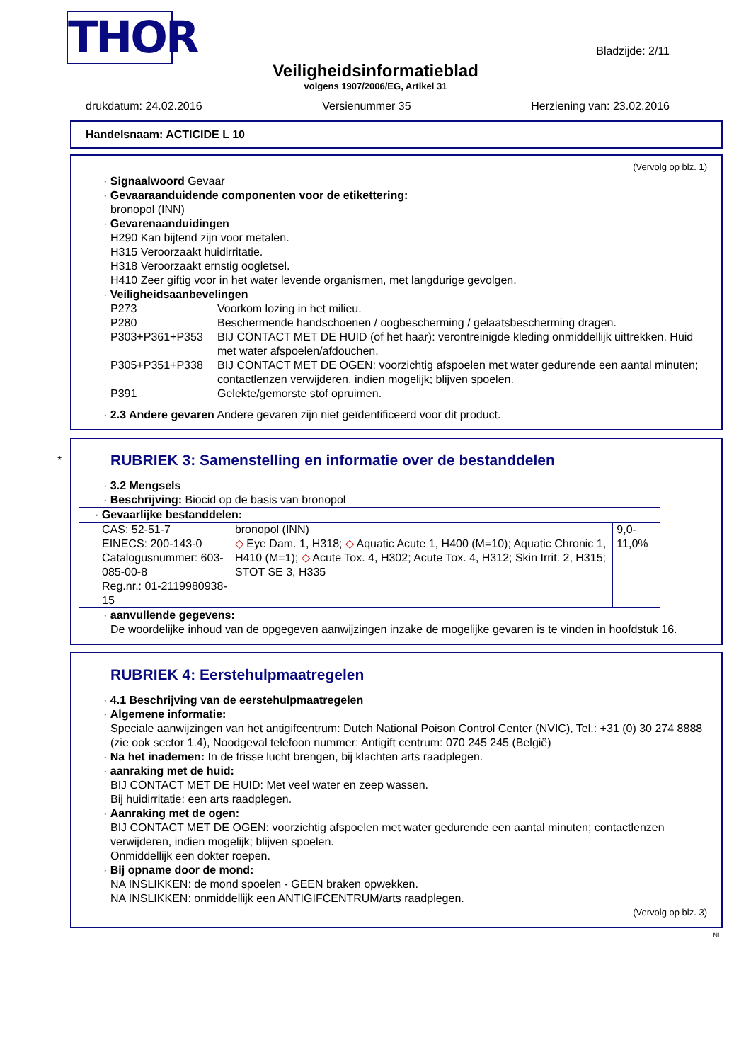THOR
Bladzijde: 2/11
Veiligheidsinformatieblad
volgens 1907/2006/EG, Artikel 31
drukdatum: 24.02.2016 Versienummer 35 Herziening van: 23.02.2016
Handelsnaam: ACTICIDE L 10
(Vervolg op blz. 1)
· Signaalwoord Gevaar
· Gevaaraanduidende componenten voor de etikettering:
bronopol (INN)
· Gevarenaanduidingen
H290 Kan bijtend zijn voor metalen.
H315 Veroorzaakt huidirritatie.
H318 Veroorzaakt ernstig oogletsel.
H410 Zeer giftig voor in het water levende organismen, met langdurige gevolgen.
· Veiligheidsaanbevelingen
P273 Voorkom lozing in het milieu.
P280 Beschermende handschoenen / oogbescherming / gelaatsbescherming dragen.
P303+P361+P353 BIJ CONTACT MET DE HUID (of het haar): verontreinigde kleding onmiddellijk uittrekken. Huid met water afspoelen/afdouchen.
P305+P351+P338 BIJ CONTACT MET DE OGEN: voorzichtig afspoelen met water gedurende een aantal minuten; contactlenzen verwijderen, indien mogelijk; blijven spoelen.
P391 Gelekte/gemorste stof opruimen.
· 2.3 Andere gevaren Andere gevaren zijn niet geïdentificeerd voor dit product.
*
RUBRIEK 3: Samenstelling en informatie over de bestanddelen
· 3.2 Mengsels
· Beschrijving: Biocid op de basis van bronopol
| · Gevaarlijke bestanddelen: | | |
| CAS: 52-51-7 EINECS: 200-143-0 Catalogusnummer: 603-085-00-8 Reg.nr.: 01-2119980938-15 | bronopol (INN) ◇ Eye Dam. 1, H318; ◇ Aquatic Acute 1, H400 (M=10); Aquatic Chronic 1, H410 (M=1); ◇ Acute Tox. 4, H302; Acute Tox. 4, H312; Skin Irrit. 2, H315; STOT SE 3, H335 | 9,0-11,0% |
· aanvullende gegevens:
De woordelijke inhoud van de opgegeven aanwijzingen inzake de mogelijke gevaren is te vinden in hoofdstuk 16.
RUBRIEK 4: Eerstehulpmaatregelen
· 4.1 Beschrijving van de eerstehulpmaatregelen
· Algemene informatie:
Speciale aanwijzingen van het antigifcentrum: Dutch National Poison Control Center (NVIC), Tel.: +31 (0) 30 274 8888 (zie ook sector 1.4), Noodgeval telefoon nummer: Antigift centrum: 070 245 245 (België)
· Na het inademen: In de frisse lucht brengen, bij klachten arts raadplegen.
· aanraking met de huid:
BIJ CONTACT MET DE HUID: Met veel water en zeep wassen.
Bij huidirritatie: een arts raadplegen.
· Aanraking met de ogen:
BIJ CONTACT MET DE OGEN: voorzichtig afspoelen met water gedurende een aantal minuten; contactlenzen verwijderen, indien mogelijk; blijven spoelen.
Onmiddellijk een dokter roepen.
· Bij opname door de mond:
NA INSLIKKEN: de mond spoelen - GEEN braken opwekken.
NA INSLIKKEN: onmiddellijk een ANTIGIFCENTRUM/arts raadplegen.
(Vervolg op blz. 3)
NL